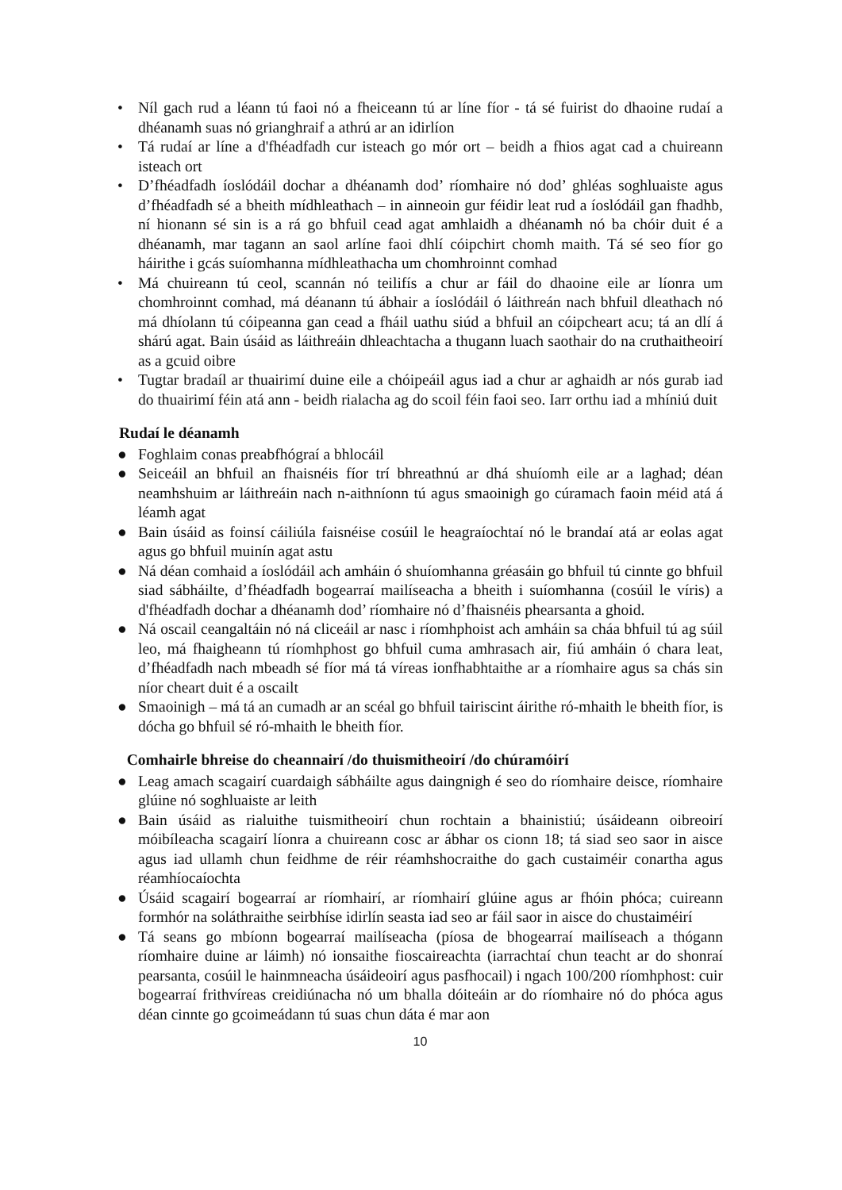• Níl gach rud a léann tú faoi nó a fheiceann tú ar líne fíor - tá sé fuirist do dhaoine rudaí a dhéanamh suas nó grianghraif a athrú ar an idirlíon
• Tá rudaí ar líne a d'fhéadfadh cur isteach go mór ort – beidh a fhios agat cad a chuireann isteach ort
• D’fhéadfadh íoslódáil dochar a dhéanamh dod’ ríomhaire nó dod’ ghléas soghluaiste agus d’fhéadfadh sé a bheith mídhleathach – in ainneoin gur féidir leat rud a íoslódáil gan fhadhb, ní hionann sé sin is a rá go bhfuil cead agat amhlaidh a dhéanamh nó ba chóir duit é a dhéanamh, mar tagann an saol arlíne faoi dhlí cóipchirt chomh maith. Tá sé seo fíor go háirithe i gcás suíomhanna mídhleathacha um chomhroinnt comhad
• Má chuireann tú ceol, scannán nó teilifís a chur ar fáil do dhaoine eile ar líonra um chomhroinnt comhad, má déanann tú ábhair a íoslódáil ó láithreán nach bhfuil dleathach nó má dhíolann tú cóipeanna gan cead a fháil uathu siúd a bhfuil an cóipcheart acu; tá an dlí á shárú agat. Bain úsáid as láithreáin dhleachtacha a thugann luach saothair do na cruthaitheoirí as a gcuid oibre
• Tugtar bradaíl ar thuairimí duine eile a chóipeáil agus iad a chur ar aghaidh ar nós gurab iad do thuairimí féin atá ann - beidh rialacha ag do scoil féin faoi seo. Iarr orthu iad a mhíniú duit
Rudaí le déanamh
● Foghlaim conas preabfhógraí a bhlocáil
● Seiceáil an bhfuil an fhaisnéis fíor trí bhreathnú ar dhá shuíomh eile ar a laghad; déan neamhshuim ar láithreáin nach n-aithníonn tú agus smaoinigh go cúramach faoin méid atá á léamh agat
● Bain úsáid as foinsí cáiliúla faisnéise cosúil le heagraíochtaí nó le brandaí atá ar eolas agat agus go bhfuil muinín agat astu
● Ná déan comhaid a íoslódáil ach amháin ó shuíomhanna gréasáin go bhfuil tú cinnte go bhfuil siad sábháilte, d’fhéadfadh bogearraí mailíseacha a bheith i suíomhanna (cosúil le víris) a d'fhéadfadh dochar a dhéanamh dod’ ríomhaire nó d’fhaisnéis phearsanta a ghoid.
● Ná oscail ceangaltáin nó ná cliceáil ar nasc i ríomhphoist ach amháin sa cháa bhfuil tú ag súil leo, má fhaigheann tú ríomhphost go bhfuil cuma amhrasach air, fiú amháin ó chara leat, d’fhéadfadh nach mbeadh sé fíor má tá víreas ionfhabhtaithe ar a ríomhaire agus sa chás sin níor cheart duit é a oscailt
● Smaoinigh – má tá an cumadh ar an scéal go bhfuil tairiscint áirithe ró-mhaith le bheith fíor, is dócha go bhfuil sé ró-mhaith le bheith fíor.
Comhairle bhreise do cheannairí /do thuismitheoirí /do chúramóirí
● Leag amach scagairí cuardaigh sábháilte agus daingnigh é seo do ríomhaire deisce, ríomhaire glúine nó soghluaiste ar leith
● Bain úsáid as rialuithe tuismitheoirí chun rochtain a bhainistiú; úsáideann oibreoirí móibíleacha scagairí líonra a chuireann cosc ar ábhar os cionn 18; tá siad seo saor in aisce agus iad ullamh chun feidhme de réir réamhshocraithe do gach custaiméir conartha agus réamhíocaíochta
● Úsáid scagairí bogearraí ar ríomhairí, ar ríomhairí glúine agus ar fhóin phóca; cuireann formhór na soláthraithe seirbhíse idirlín seasta iad seo ar fáil saor in aisce do chustaiméirí
● Tá seans go mbíonn bogearraí mailíseacha (píosa de bhogearraí mailíseach a thógann ríomhaire duine ar láimh) nó ionsaithe fioscaireachta (iarrachtaí chun teacht ar do shonraí pearsanta, cosúil le hainmneacha úsáideoirí agus pasfhocail) i ngach 100/200 ríomhphost: cuir bogearraí frithvíreas creidiúnacha nó um bhalla dóiteáin ar do ríomhaire nó do phóca agus déan cinnte go gcoimeádann tú suas chun dáta é mar aon
10